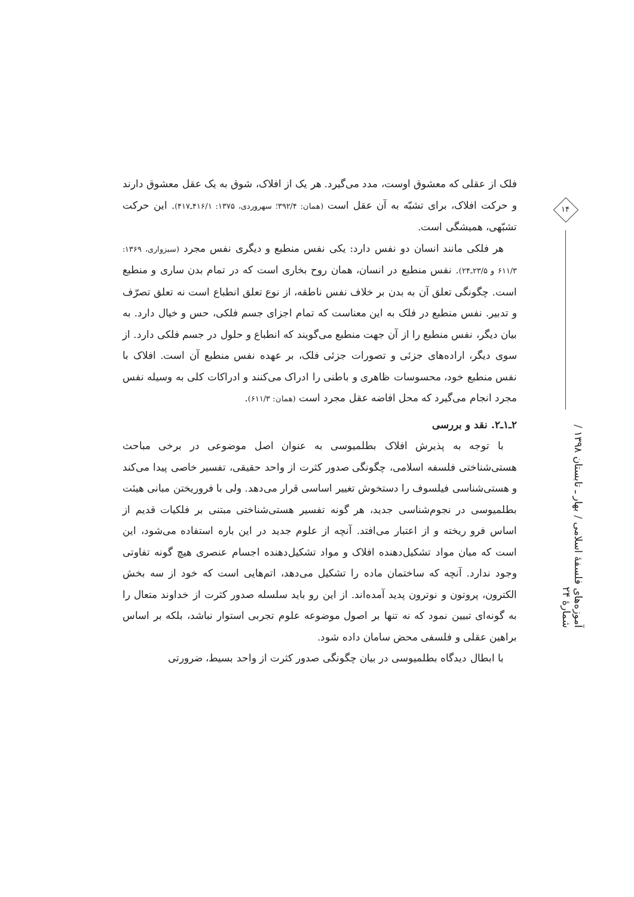فلک از عقلی که معشوق اوست، مدد می‌گیرد. هر یک از افلاک، شوق به یک عقل معشوق دارند و حرکت افلاک، برای تشبّه به آن عقل است (همان: ۳۹۲/۴؛ سهروردی، ۱۳۷۵: ۴۱۶/۱ـ۴۱۷). این حرکت تشبّهی، همیشگی است.
هر فلکی مانند انسان دو نفس دارد: یکی نفس منطبع و دیگری نفس مجرد (سبزواری، ۱۳۶۹: ۶۱۱/۳ و ۲۳/۵ـ۲۴). نفس منطبع در انسان، همان روح بخاری است که در تمام بدن ساری و منطبع است. چگونگی تعلق آن به بدن بر خلاف نفس ناطقه، از نوع تعلق انطباع است نه تعلق تصرّف و تدبیر. نفس منطبع در فلک به این معناست که تمام اجزای جسم فلکی، حس و خیال دارد. به بیان دیگر، نفس منطبع را از آن جهت منطبع می‌گویند که انطباع و حلول در جسم فلکی دارد. از سوی دیگر، اراده‌های جزئی و تصورات جزئی فلک، بر عهده نفس منطبع آن است. افلاک با نفس منطبع خود، محسوسات ظاهری و باطنی را ادراک می‌کنند و ادراکات کلی به وسیله نفس مجرد انجام می‌گیرد که محل افاضه عقل مجرد است (همان: ۶۱۱/۳).
۲ـ۱ـ۲. نقد و بررسی
با توجه به پذیرش افلاک بطلمیوسی به عنوان اصل موضوعی در برخی مباحث هستی‌شناختی فلسفه اسلامی، چگونگی صدور کثرت از واحد حقیقی، تفسیر خاصی پیدا می‌کند و هستی‌شناسی فیلسوف را دستخوش تغییر اساسی قرار می‌دهد. ولی با فروریختن مبانی هیئت بطلمیوسی در نجوم‌شناسی جدید، هر گونه تفسیر هستی‌شناختی مبتنی بر فلکیات قدیم از اساس فرو ریخته و از اعتبار می‌افتد. آنچه از علوم جدید در این باره استفاده می‌شود، این است که میان مواد تشکیل‌دهنده افلاک و مواد تشکیل‌دهنده اجسام عنصری هیچ گونه تفاوتی وجود ندارد. آنچه که ساختمان ماده را تشکیل می‌دهد، اتم‌هایی است که خود از سه بخش الکترون، پروتون و نوترون پدید آمده‌اند. از این رو باید سلسله صدور کثرت از خداوند متعال را به گونه‌ای تبیین نمود که نه تنها بر اصول موضوعه علوم تجربی استوار نباشد، بلکه بر اساس براهین عقلی و فلسفی محض سامان داده شود.
با ابطال دیدگاه بطلمیوسی در بیان چگونگی صدور کثرت از واحد بسیط، ضرورتی
۱۴
آموزه‌های فلسفهٔ اسلامی / بهار ـ تابستان ۱۳۹۸ / شمارهٔ ۲۴